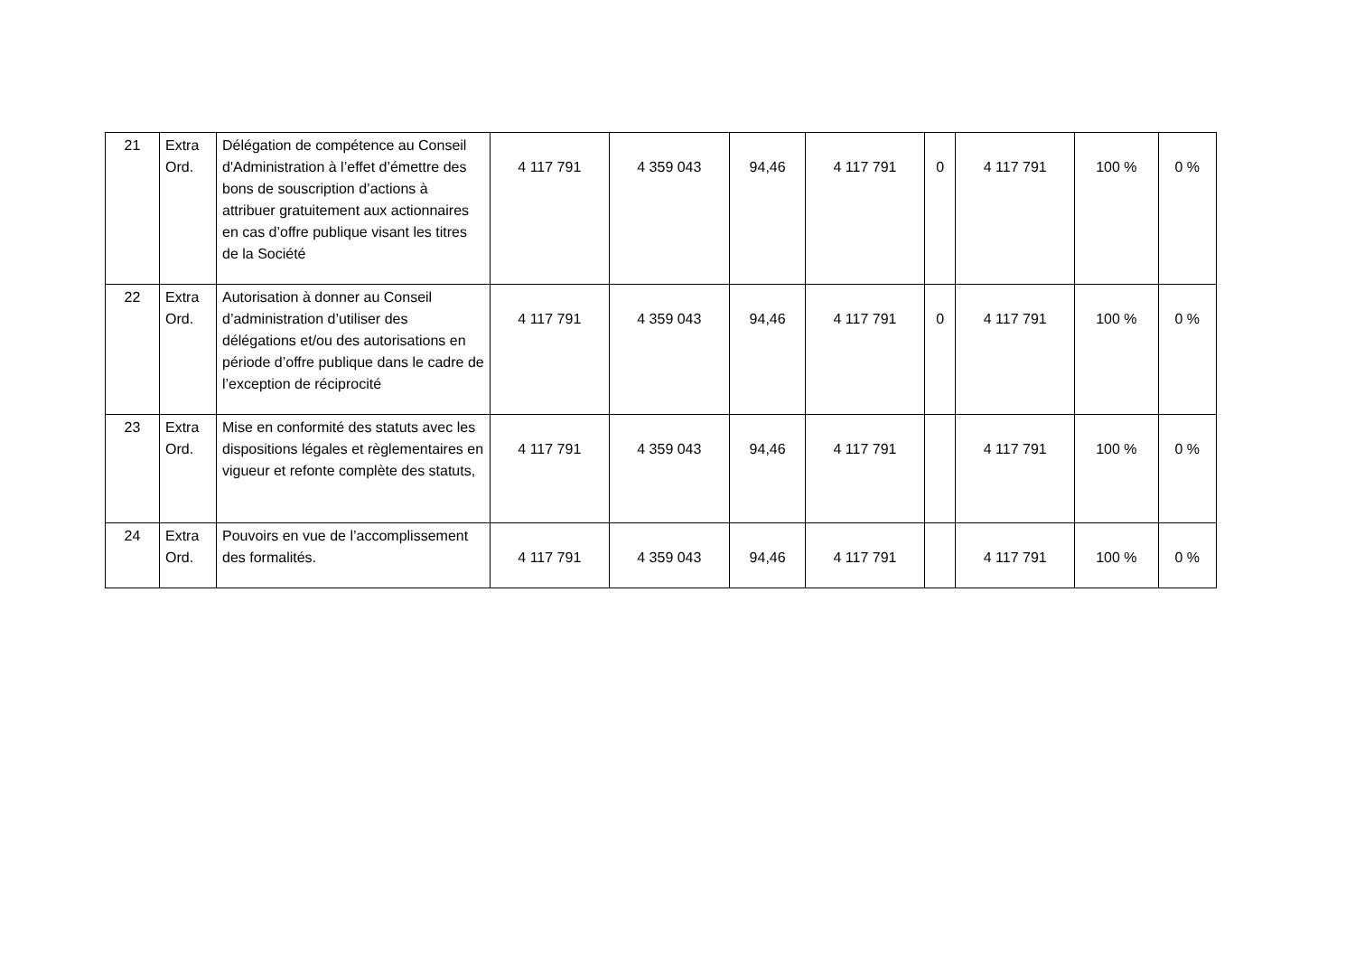| 21 | Extra Ord. | Délégation de compétence au Conseil d'Administration à l’effet d’émettre des bons de souscription d’actions à attribuer gratuitement aux actionnaires en cas d’offre publique visant les titres de la Société | 4 117 791 | 4 359 043 | 94,46 | 4 117 791 | 0 | 4 117 791 | 100 % | 0 % |
| 22 | Extra Ord. | Autorisation à donner au Conseil d’administration d’utiliser des délégations et/ou des autorisations en période d’offre publique dans le cadre de l’exception de réciprocité | 4 117 791 | 4 359 043 | 94,46 | 4 117 791 | 0 | 4 117 791 | 100 % | 0 % |
| 23 | Extra Ord. | Mise en conformité des statuts avec les dispositions légales et règlementaires en vigueur et refonte complète des statuts, | 4 117 791 | 4 359 043 | 94,46 | 4 117 791 | | 4 117 791 | 100 % | 0 % |
| 24 | Extra Ord. | Pouvoirs en vue de l’accomplissement des formalités. | 4 117 791 | 4 359 043 | 94,46 | 4 117 791 | | 4 117 791 | 100 % | 0 % |